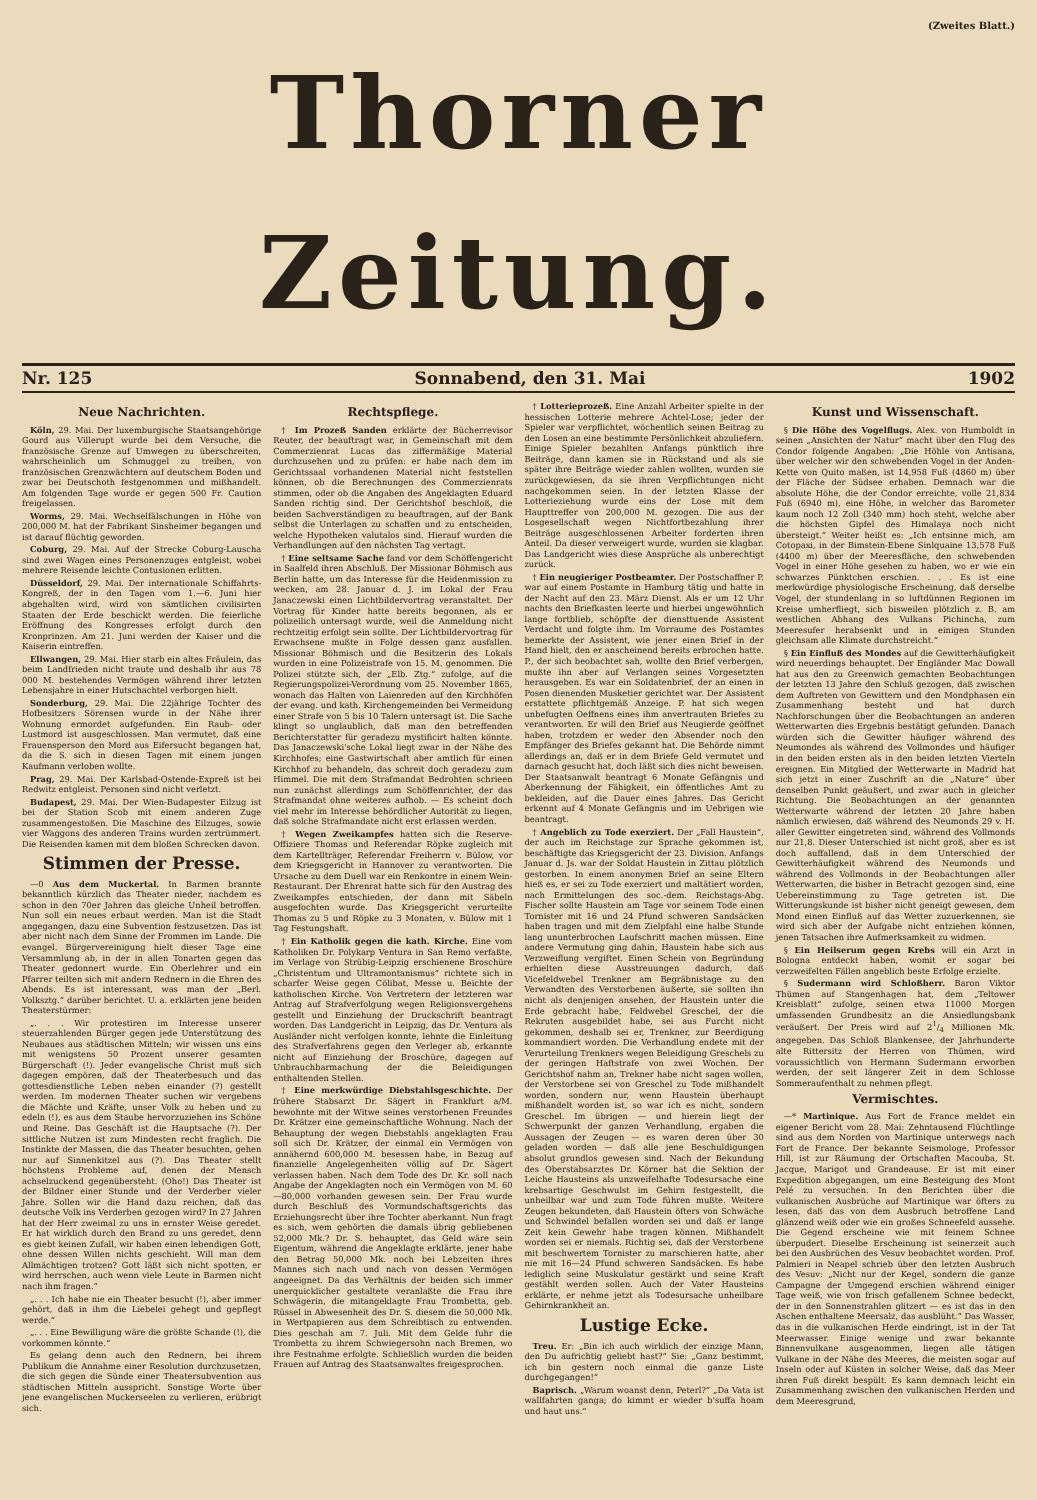(Zweites Blatt.)
Thorner Zeitung.
Nr. 125 Sonnabend, den 31. Mai 1902
Neue Nachrichten.
Köln, 29. Mai. Der luxemburgische Staatsangehörige Gourd aus Villerupt wurde bei dem Versuche, die französische Grenze auf Umwegen zu überschreiten, wahrscheinlich um Schmuggel zu treiben, von französischen Grenzwächtern auf deutschem Boden und zwar bei Deutschoth festgenommen und mißhandelt. Am folgenden Tage wurde er gegen 500 Fr. Caution freigelassen.
Worms, 29. Mai. Wechselfälschungen in Höhe von 200,000 M. hat der Fabrikant Sinsheimer begangen und ist darauf flüchtig geworden.
Coburg, 29. Mai. Auf der Strecke Coburg-Lauscha sind zwei Wagen eines Personenzuges entgleist, wobei mehrere Reisende leichte Contusionen erlitten.
Düsseldorf, 29. Mai. Der internationale Schiffahrts-Kongreß, der in den Tagen vom 1.—6. Juni hier abgehalten wird, wird von sämtlichen civilisirten Staaten der Erde beschickt werden. Die feierliche Eröffnung des Kongresses erfolgt durch den Kronprinzen. Am 21. Juni werden der Kaiser und die Kaiserin eintreffen.
Ellwangen, 29. Mai. Hier starb ein altes Fräulein, das beim Landfrieden nicht traute und deshalb ihr aus 78 000 M. bestehendes Vermögen während ihrer letzten Lebensjahre in einer Hutschachtel verborgen hielt.
Sonderburg, 29. Mai. Die 22jährige Tochter des Hofbesitzers Sörensen wurde in der Nähe ihrer Wohnung ermordet aufgefunden. Ein Raub- oder Lustmord ist ausgeschlossen. Man vermutet, daß eine Frauensperson den Mord aus Eifersucht begangen hat, da die S. sich in diesen Tagen mit einem jungen Kaufmann verloben wollte.
Prag, 29. Mai. Der Karlsbad-Ostende-Expreß ist bei Redwitz entgleist. Personen sind nicht verletzt.
Budapest, 29. Mai. Der Wien-Budapester Eilzug ist bei der Station Scob mit einem anderen Zuge zusammengestoßen. Die Maschine des Eilzuges, sowie vier Waggons des anderen Trains wurden zertrümmert. Die Reisenden kamen mit dem bloßen Schrecken davon.
Stimmen der Presse.
—0 Aus dem Muckertal. In Barmen brannte bekanntlich kürzlich das Theater nieder, nachdem es schon in den 70er Jahren das gleiche Unheil betroffen. Nun soll ein neues erbaut werden. Man ist die Stadt angegangen, dazu eine Subvention festzusetzen. Das ist aber nicht nach dem Sinne der Frommen im Lande. Die evangel. Bürgervereinigung hielt dieser Tage eine Versammlung ab, in der in allen Tonarten gegen das Theater gedonnert wurde. Ein Oberlehrer und ein Pfarrer teilten sich mit andern Rednern in die Ehren des Abends. Es ist interessant, was man der „Berl. Volksztg.“ darüber berichtet. U. a. erklärten jene beiden Theaterstürmer:
„. . . Wir protestiren im Interesse unserer steuerzahlenden Bürger gegen jede Unterstützung des Neubaues aus städtischen Mitteln; wir wissen uns eins mit wenigstens 50 Prozent unserer gesamten Bürgerschaft (!). Jeder evangelische Christ muß sich dagegen empören, daß der Theaterbesuch und das gottesdienstliche Leben neben einander (?) gestellt werden. Im modernen Theater suchen wir vergebens die Mächte und Kräfte, unser Volk zu heben und zu edeln (!), es aus dem Staube hervorzuziehen ins Schöne und Reine. Das Geschäft ist die Hauptsache (?). Der sittliche Nutzen ist zum Mindesten recht fraglich. Die Instinkte der Massen, die das Theater besuchten, gehen nur auf Sinnenkitzel aus (?). Das Theater stellt höchstens Probleme auf, denen der Mensch achselzuckend gegenübersteht. (Oho!) Das Theater ist der Bildner einer Stunde und der Verderber vieler Jahre. Sollen wir die Hand dazu reichen, daß das deutsche Volk ins Verderben gezogen wird? In 27 Jahren hat der Herr zweimal zu uns in ernster Weise geredet. Er hat wirklich durch den Brand zu uns geredet, denn es giebt keinen Zufall, wir haben einen lebendigen Gott, ohne dessen Willen nichts geschieht. Will man dem Allmächtigen trotzen? Gott läßt sich nicht spotten, er wird herrschen, auch wenn viele Leute in Barmen nicht nach ihm fragen.“
„. . . Ich habe nie ein Theater besucht (!), aber immer gehört, daß in ihm die Liebelei gehegt und gepflegt werde.“
„. . . Eine Bewilligung wäre die größte Schande (!), die vorkommen könnte.“
Es gelang denn auch den Rednern, bei ihrem Publikum die Annahme einer Resolution durchzusetzen, die sich gegen die Sünde einer Theatersubvention aus städtischen Mitteln ausspricht. Sonstige Worte über jene evangelischen Muckerseelen zu verlieren, erübrigt sich.
Rechtspflege.
† Im Prozeß Sanden erklärte der Bücherrevisor Reuter, der beauftragt war, in Gemeinschaft mit dem Commerzienrat Lucas das ziffermäßige Material durchzusehen und zu prüfen: er habe nach dem im Gerichtssaal vorhandenen Material nicht feststellen können, ob die Berechnungen des Commerzienrats stimmen, oder ob die Angaben des Angeklagten Eduard Sanden richtig sind. Der Gerichtshof beschloß, die beiden Sachverständigen zu beauftragen, auf der Bank selbst die Unterlagen zu schaffen und zu entscheiden, welche Hypotheken valutalos sind. Hierauf wurden die Verhandlungen auf den nächsten Tag vertagt.
† Eine seltsame Sache fand vor dem Schöffengericht in Saalfeld ihren Abschluß. Der Missionar Böhmisch aus Berlin hatte, um das Interesse für die Heidenmission zu wecken, am 28. Januar d. J. im Lokal der Frau Janaczewski einen Lichtbildervortrag veranstaltet. Der Vortrag für Kinder hatte bereits begonnen, als er polizeilich untersagt wurde, weil die Anmeldung nicht rechtzeitig erfolgt sein sollte. Der Lichtbildervortrag für Erwachsene mußte in Folge dessen ganz ausfallen. Missionar Böhmisch und die Besitzerin des Lokals wurden in eine Polizeistrafe von 15. M. genommen. Die Polizei stützte sich, der „Elb. Ztg.“ zufolge, auf die Regierungspolizei-Verordnung vom 25. November 1865, wonach das Halten von Laienreden auf den Kirchhöfen der evang. und kath. Kirchengemeinden bei Vermeidung einer Strafe von 5 bis 10 Talern untersagt ist. Die Sache klingt so unglaublich, daß man den betreffenden Berichterstatter für geradezu mystificirt halten könnte. Das Janaczewski'sche Lokal liegt zwar in der Nähe des Kirchhofes; eine Gastwirtschaft aber amtlich für einen Kirchhof zu behandeln, das schreit doch geradezu zum Himmel. Die mit dem Strafmandat Bedrohten schrieen nun zunächst allerdings zum Schöffenrichter, der das Strafmandat ohne weiteres aufhob. — Es scheint doch viel mehr im Interesse behördlicher Autorität zu liegen, daß solche Strafmandate nicht erst erlassen werden.
† Wegen Zweikampfes hatten sich die Reserve-Offiziere Thomas und Referendar Röpke zugleich mit dem Kartellträger, Referendar Freiherrn v. Bülow, vor dem Kriegsgericht in Hannover zu verantworten. Die Ursache zu dem Duell war ein Renkontre in einem Wein-Restaurant. Der Ehrenrat hatte sich für den Austrag des Zweikampfes entschieden, der dann mit Säbeln ausgefochten wurde. Das Kriegsgericht verurteilte Thomas zu 5 und Röpke zu 3 Monaten, v. Bülow mit 1 Tag Festungshaft.
† Ein Katholik gegen die kath. Kirche. Eine vom Katholiken Dr. Polykarp Ventura in San Remo verfaßte, im Verlage von Strübig-Leipzig erschienene Broschüre „Christentum und Ultramontanismus“ richtete sich in scharfer Weise gegen Cölibat, Messe u. Beichte der katholischen Kirche. Von Vertretern der letzteren war Antrag auf Strafverfolgung wegen Religionsvergehens gestellt und Einziehung der Druckschrift beantragt worden. Das Landgericht in Leipzig, das Dr. Ventura als Ausländer nicht verfolgen konnte, lehnte die Einleitung des Strafverfahrens gegen den Verleger ab, erkannte nicht auf Einziehung der Broschüre, dagegen auf Unbrauchbarmachung der die Beleidigungen enthaltenden Stellen.
† Eine merkwürdige Diebstahlsgeschichte. Der frühere Stabsarzt Dr. Sägert in Frankfurt a/M. bewohnte mit der Witwe seines verstorbenen Freundes Dr. Krätzer eine gemeinschaftliche Wohnung. Nach der Behauptung der wegen Diebstahls angeklagten Frau soll sich Dr. Krätzer, der einmal ein Vermögen von annähernd 600,000 M. besessen habe, in Bezug auf finanzielle Angelegenheiten völlig auf Dr. Sägert verlassen haben. Nach dem Tode des Dr. Kr. soll nach Angabe der Angeklagten noch ein Vermögen von M. 60—80,000 vorhanden gewesen sein. Der Frau wurde durch Beschluß des Vormundschaftsgerichts das Erziehungsrecht über ihre Tochter aberkannt. Nun fragt es sich, wem gehörten die damals übrig gebliebenen 52,000 Mk.? Dr. S. behauptet, das Geld wäre sein Eigentum, während die Angeklagte erklärte, jener habe den Betrag 50,000 Mk. noch bei Lebzeiten ihres Mannes sich nach und nach von dessen Vermögen angeeignet. Da das Verhältnis der beiden sich immer unerquicklicher gestaltete veranlaßte die Frau ihre Schwägerin, die mitangeklagte Frau Trombetta, geb. Rüssel in Abwesenheit des Dr. S. diesem die 50,000 Mk. in Wertpapieren aus dem Schreibtisch zu entwenden. Dies geschah am 7. Juli. Mit dem Gelde fuhr die Trombetta zu ihrem Schwiegersohn nach Bremen, wo ihre Festnahme erfolgte. Schließlich wurden die beiden Frauen auf Antrag des Staatsanwaltes freigesprochen.
† Lotterieprozeß. Eine Anzahl Arbeiter spielte in der hessischen Lotterie mehrere Achtel-Lose; jeder der Spieler war verpflichtet, wöchentlich seinen Beitrag zu den Losen an eine bestimmte Persönlichkeit abzuliefern. Einige Spieler bezahlten Anfangs pünktlich ihre Beiträge, dann kamen sie in Rückstand und als sie später ihre Beiträge wieder zahlen wollten, wurden sie zurückgewiesen, da sie ihren Verpflichtungen nicht nachgekommen seien. In der letzten Klasse der Lotterieziehung wurde eins der Lose mit dem Haupttreffer von 200,000 M. gezogen. Die aus der Losgesellschaft wegen Nichtfortbezahlung ihrer Beiträge ausgeschlossenen Arbeiter forderten ihren Anteil. Da dieser verweigert wurde, wurden sie klagbar. Das Landgericht wies diese Ansprüche als unberechtigt zurück.
† Ein neugieriger Postbeamter. Der Postschaffner P. war auf einem Postamte in Hamburg tätig und hatte in der Nacht auf den 23. März Dienst. Als er um 12 Uhr nachts den Briefkasten leerte und hierbei ungewöhnlich lange fortblieb, schöpfte der diensttuende Assistent Verdacht und folgte ihm. Im Vorraume des Postamtes bemerkte der Assistent, wie jener einen Brief in der Hand hielt, den er anscheinend bereits erbrochen hatte. P., der sich beobachtet sah, wollte den Brief verbergen, mußte ihn aber auf Verlangen seines Vorgesetzten herausgeben. Es war ein Soldatenbrief, der an einen in Posen dienenden Musketier gerichtet war. Der Assistent erstattete pflichtgemäß Anzeige. P. hat sich wegen unbefugten Oeffnens eines ihm anvertrauten Briefes zu verantworten. Er will den Brief aus Neugierde geöffnet haben, trotzdem er weder den Absender noch den Empfänger des Briefes gekannt hat. Die Behörde nimmt allerdings an, daß er in dem Briefe Geld vermutet und darnach gesucht hat, doch läßt sich dies nicht beweisen. Der Staatsanwalt beantragt 6 Monate Gefängnis und Aberkennung der Fähigkeit, ein öffentliches Amt zu bekleiden, auf die Dauer eines Jahres. Das Gericht erkennt auf 4 Monate Gefängnis und im Uebrigen wie beantragt.
† Angeblich zu Tode exerziert. Der „Fall Haustein“, der auch im Reichstage zur Sprache gekommen ist, beschäftigte das Kriegsgericht der 23. Division. Anfangs Januar d. Js. war der Soldat Haustein in Zittau plötzlich gestorben. In einem anonymen Brief an seine Eltern hieß es, er sei zu Tode exerziert und maltätiert worden, nach Ermittelungen des soc.-dem. Reichstags-Abg. Fischer sollte Haustein am Tage vor seinem Tode einen Tornister mit 16 und 24 Pfund schweren Sandsäcken haben tragen und mit dem Zielpfahl eine halbe Stunde lang ununterbrochen Laufschritt machen müssen. Eine andere Vermutung ging dahin, Haustein habe sich aus Verzweiflung vergiftet. Einen Schein von Begründung erhielten diese Ausstreuungen dadurch, daß Vicefeldwebel Trenkner am Begräbnistage zu den Verwandten des Verstorbenen äußerte, sie sollten ihn nicht als denjenigen ansehen, der Haustein unter die Erde gebracht habe, Feldwebel Greschel, der die Rekruten ausgebildet habe, sei aus Furcht nicht gekommen, deshalb sei er, Trenkner, zur Beerdigung kommandiert worden. Die Verhandlung endete mit der Verurteilung Trenkners wegen Beleidigung Greschels zu der geringen Haftstrafe von zwei Wochen. Der Gerichtshof nahm an, Trekner habe nicht sagen wollen, der Verstorbene sei von Greschel zu Tode mißhandelt worden, sondern nur, wenn Haustein überhaupt mißhandelt worden ist, so war ich es nicht, sondern Greschel. Im übrigen — und hierein liegt der Schwerpunkt der ganzen Verhandlung, ergaben die Aussagen der Zeugen — es waren deren über 30 geladen worden — daß alle jene Beschuldigungen absolut grundlos gewesen sind. Nach der Bekundung des Oberstabsarztes Dr. Körner hat die Sektion der Leiche Hausteins als unzweifelhafte Todesursache eine krebsartige Geschwulst im Gehirn festgestellt, die unheilbar war und zum Tode führen mußte. Weitere Zeugen bekundeten, daß Haustein öfters von Schwäche und Schwindel befallen worden sei und daß er lange Zeit kein Gewehr habe tragen können. Mißhandelt worden sei er niemals. Richtig sei, daß der Verstorbene mit beschwertem Tornister zu marschieren hatte, aber nie mit 16—24 Pfund schweren Sandsäcken. Es habe lediglich seine Muskulatur gestärkt und seine Kraft gestählt werden sollen. Auch der Vater Hausteins erklärte, er nehme jetzt als Todesursache unheilbare Gehirnkrankheit an.
Lustige Ecke.
Treu. Er: „Bin ich auch wirklich der einzige Mann, den Du aufrichtig geliebt hast?“ Sie: „Ganz bestimmt, ich bin gestern noch einmal die ganze Liste durchgegangen!“
Baprisch. „Warum woanst denn, Peterl?“ „Da Vata ist wallfahrten ganga; do kimmt er wieder b'suffa hoam und haut uns.“
Kunst und Wissenschaft.
§ Die Höhe des Vogelflugs. Alex. von Humboldt in seinen „Ansichten der Natur“ macht über den Flug des Condor folgende Angaben: „Die Höhle von Antisana, über welcher wir den schwebenden Vogel in der Anden-Kette von Quito maßen, ist 14,958 Fuß (4860 m) über der Fläche der Südsee erhaben. Demnach war die absolute Höhe, die der Condor erreichte, volle 21,834 Fuß (6940 m), eine Höhe, in welcher das Barometer kaum noch 12 Zoll (340 mm) hoch steht, welche aber die höchsten Gipfel des Himalaya noch nicht übersteigt.“ Weiter heißt es: „Ich entsinne mich, am Cotopaxi, in der Bimstein-Ebene Sinlquaine 13,578 Fuß (4400 m) über der Meeresfläche, den schwebenden Vogel in einer Höhe gesehen zu haben, wo er wie ein schwarzes Pünktchen erschien. . . . Es ist eine merkwürdige physiologische Erscheinung, daß derselbe Vogel, der stundenlang in so luftdünnen Regionen im Kreise umherfliegt, sich bisweilen plötzlich z. B. am westlichen Abhang des Vulkans Pichincha, zum Meeresufer herabsenkt und in einigen Stunden gleichsam alle Klimate durchstreicht.“
§ Ein Einfluß des Mondes auf die Gewitterhäufigkeit wird neuerdings behauptet. Der Engländer Mac Dowall hat aus den zu Greenwich gemachten Beobachtungen der letzten 13 Jahre den Schluß gezogen, daß zwischen dem Auftreten von Gewittern und den Mondphasen ein Zusammenhang besteht und hat durch Nachforschungen über die Beobachtungen an anderen Wetterwarten dies Ergebnis bestätigt gefunden. Danach würden sich die Gewitter häufiger während des Neumondes als während des Vollmondes und häufiger in den beiden ersten als in den beiden letzten Vierteln ereignen. Ein Mitglied der Wetterwarte in Madrid hat sich jetzt in einer Zuschrift an die „Nature“ über denselben Punkt geäußert, und zwar auch in gleicher Richtung. Die Beobachtungen an der genannten Wetterwarte während der letzten 20 Jahre haben nämlich erwiesen, daß während des Neumonds 29 v. H. aller Gewitter eingetreten sind, während des Vollmonds nur 21,8. Dieser Unterschied ist nicht groß, aber es ist doch auffallend, daß in dem Unterschied der Gewitterhäufigkeit während des Neumonds und während des Vollmonds in der Beobachtungen aller Wetterwarten, die bisher in Betracht gezogen sind, eine Uebereinstimmung zu Tage getreten ist. Die Witterungskunde ist bisher nicht geneigt gewesen, dem Mond einen Einfluß auf das Wetter zuzuerkennen, sie wird sich aber der Aufgabe nicht entziehen können, jenen Tatsachen ihre Aufmerksamkeit zu widmen.
§ Ein Heilserum gegen Krebs will ein Arzt in Bologna entdeckt haben, womit er sogar bei verzweifelten Fällen angeblich beste Erfolge erzielte.
§ Sudermann wird Schloßherr. Baron Viktor Thümen auf Stangenhagen hat, dem „Teltower Kreisblatt“ zufolge, seinen etwa 11000 Morgen umfassenden Grundbesitz an die Ansiedlungsbank veräußert. Der Preis wird auf 21/4 Millionen Mk. angegeben. Das Schloß Blankensee, der Jahrhunderte alte Rittersitz der Herren von Thümen, wird voraussichtlich von Hermann Sudermann erworben werden, der seit längerer Zeit in dem Schlosse Sommeraufenthalt zu nehmen pflegt.
Vermischtes.
—* Martinique. Aus Fort de France meldet ein eigener Bericht vom 28. Mai: Zehntausend Flüchtlinge sind aus dem Norden von Martinique unterwegs nach Fort de France. Der bekannte Seismologe, Professor Hill, ist zur Räumung der Ortschaften Macouba, St. Jacque, Marigot und Grandeause. Er ist mit einer Expedition abgegangen, um eine Besteigung des Mont Pelé zu versuchen. In den Berichten über die vulkanischen Ausbrüche auf Martinique war öfters zu lesen, daß das von dem Ausbruch betroffene Land glänzend weiß oder wie ein großes Schneefeld aussehe. Die Gegend erscheine wie mit feinem Schnee überpudert. Dieselbe Erscheinung ist seinerzeit auch bei den Ausbrüchen des Vesuv beobachtet worden. Prof. Palmieri in Neapel schrieb über den letzten Ausbruch des Vesuv: „Nicht nur der Kegel, sondern die ganze Campagne der Umgegend erschien während einiger Tage weiß, wie von frisch gefallenem Schnee bedeckt, der in den Sonnenstrahlen glitzert — es ist das in den Aschen enthaltene Meersalz, das ausblüht.“ Das Wasser, das in die vulkanischen Herde eindringt, ist in der Tat Meerwasser. Einige wenige und zwar bekannte Binnenvulkane ausgenommen, liegen alle tätigen Vulkane in der Nähe des Meeres, die meisten sogar auf Inseln oder auf Küsten in solcher Weise, daß das Meer ihren Fuß direkt bespült. Es kann demnach leicht ein Zusammenhang zwischen den vulkanischen Herden und dem Meeresgrund,